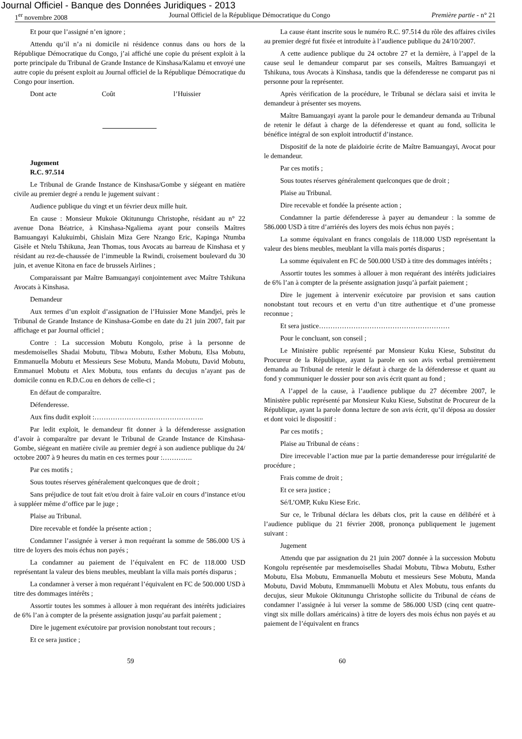Journal Officiel - Banque des Données Juridiques - 2013
1<sup>er</sup> novembre 2008 Journal Officiel de la République Démocratique du Congo Première partie - n° 21
Et pour que l’assigné n’en ignore ;
Attendu qu’il n’a ni domicile ni résidence connus dans ou hors de la République Démocratique du Congo, j’ai affiché une copie du présent exploit à la porte principale du Tribunal de Grande Instance de Kinshasa/Kalamu et envoyé une autre copie du présent exploit au Journal officiel de la République Démocratique du Congo pour insertion.
Dont acte Coût l’Huissier
Jugement
R.C. 97.514
Le Tribunal de Grande Instance de Kinshasa/Gombe y siégeant en matière civile au premier degré a rendu le jugement suivant :
Audience publique du vingt et un février deux mille huit.
En cause : Monsieur Mukoie Okitunungu Christophe, résidant au n° 22 avenue Dona Béatrice, à Kinshasa-Ngaliema ayant pour conseils Maîtres Bamuangayi Kalukuimbi, Ghislain Miza Gere Nzango Eric, Kapinga Ntumba Gisèle et Ntelu Tshikuna, Jean Thomas, tous Avocats au barreau de Kinshasa et y résidant au rez-de-chaussée de l’immeuble la Rwindi, croisement boulevard du 30 juin, et avenue Kitona en face de brussels Airlines ;
Comparaissant par Maître Bamuangayi conjointement avec Maître Tshikuna Avocats à Kinshasa.
Demandeur
Aux termes d’un exploit d’assignation de l’Huissier Mone Mandjei, près le Tribunal de Grande Instance de Kinshasa-Gombe en date du 21 juin 2007, fait par affichage et par Journal officiel ;
Contre : La succession Mobutu Kongolo, prise à la personne de mesdemoiselles Shadai Mobutu, Tibwa Mobutu, Esther Mobutu, Elsa Mobutu, Emmanuella Mobutu et Messieurs Sese Mobutu, Manda Mobutu, David Mobutu, Emmanuel Mobutu et Alex Mobutu, tous enfants du decujus n’ayant pas de domicile connu en R.D.C.ou en dehors de celle-ci ;
En défaut de comparaître.
Défenderesse.
Aux fins dudit exploit :…………………….…………………..
Par ledit exploit, le demandeur fit donner à la défenderesse assignation d’avoir à comparaître par devant le Tribunal de Grande Instance de Kinshasa-Gombe, siégeant en matière civile au premier degré à son audience publique du 24/ octobre 2007 à 9 heures du matin en ces termes pour :………….
Par ces motifs ;
Sous toutes réserves généralement quelconques que de droit ;
Sans préjudice de tout fait et/ou droit à faire vaLoir en cours d’instance et/ou à suppléer même d’office par le juge ;
Plaise au Tribunal.
Dire recevable et fondée la présente action ;
Condamner l’assignée à verser à mon requérant la somme de 586.000 US à titre de loyers des mois échus non payés ;
La condamner au paiement de l’équivalent en FC de 118.000 USD représentant la valeur des biens meubles, meublant la villa mais portés disparus ;
La condamner à verser à mon requérant l’équivalent en FC de 500.000 USD à titre des dommages intérêts ;
Assortir toutes les sommes à allouer à mon requérant des intérêts judiciaires de 6% l’an à compter de la présente assignation jusqu’au parfait paiement ;
Dire le jugement exécutoire par provision nonobstant tout recours ;
Et ce sera justice ;
La cause étant inscrite sous le numéro R.C. 97.514 du rôle des affaires civiles au premier degré fut fixée et introduite à l’audience publique du 24/10/2007.
A cette audience publique du 24 octobre 27 et la dernière, à l’appel de la cause seul le demandeur comparut par ses conseils, Maîtres Bamuangayi et Tshikuna, tous Avocats à Kinshasa, tandis que la défenderesse ne comparut pas ni personne pour la représenter.
Après vérification de la procédure, le Tribunal se déclara saisi et invita le demandeur à présenter ses moyens.
Maître Bamuangayi ayant la parole pour le demandeur demanda au Tribunal de retenir le défaut à charge de la défenderesse et quant au fond, sollicita le bénéfice intégral de son exploit introductif d’instance.
Dispositif de la note de plaidoirie écrite de Maître Bamuangayi, Avocat pour le demandeur.
Par ces motifs ;
Sous toutes réserves généralement quelconques que de droit ;
Plaise au Tribunal.
Dire recevable et fondée la présente action ;
Condamner la partie défenderesse à payer au demandeur : la somme de 586.000 USD à titre d’arriérés des loyers des mois échus non payés ;
La somme équivalant en francs congolais de 118.000 USD représentant la valeur des biens meubles, meublant la villa mais portés disparus ;
La somme équivalent en FC de 500.000 USD à titre des dommages intérêts ;
Assortir toutes les sommes à allouer à mon requérant des intérêts judiciaires de 6% l’an à compter de la présente assignation jusqu’à parfait paiement ;
Dire le jugement à intervenir exécutoire par provision et sans caution nonobstant tout recours et en vertu d’un titre authentique et d’une promesse reconnue ;
Et sera justice…………………………………………………
Pour le concluant, son conseil ;
Le Ministère public représenté par Monsieur Kuku Kiese, Substitut du Procureur de la République, ayant la parole en son avis verbal premièrement demanda au Tribunal de retenir le défaut à charge de la défenderesse et quant au fond y communiquer le dossier pour son avis écrit quant au fond ;
A l’appel de la cause, à l’audience publique du 27 décembre 2007, le Ministère public représenté par Monsieur Kuku Kiese, Substitut de Procureur de la République, ayant la parole donna lecture de son avis écrit, qu’il déposa au dossier et dont voici le dispositif :
Par ces motifs ;
Plaise au Tribunal de céans :
Dire irrecevable l’action mue par la partie demanderesse pour irrégularité de procédure ;
Frais comme de droit ;
Et ce sera justice ;
Sé/L’OMP, Kuku Kiese Eric.
Sur ce, le Tribunal déclara les débats clos, prit la cause en délibéré et à l’audience publique du 21 février 2008, prononça publiquement le jugement suivant :
Jugement
Attendu que par assignation du 21 juin 2007 donnée à la succession Mobutu Kongolu représentée par mesdemoiselles Shadaï Mobutu, Tibwa Mobutu, Esther Mobutu, Elsa Mobutu, Emmanuella Mobutu et messieurs Sese Mobutu, Manda Mobutu, David Mobutu, Emmmanuelli Mobutu et Alex Mobutu, tous enfants du decujus, sieur Mukoie Okitunungu Christophe sollicite du Tribunal de céans de condamner l’assignée à lui verser la somme de 586.000 USD (cinq cent quatre-vingt six mille dollars américains) à titre de loyers des mois échus non payés et au paiement de l’équivalent en francs
59 60